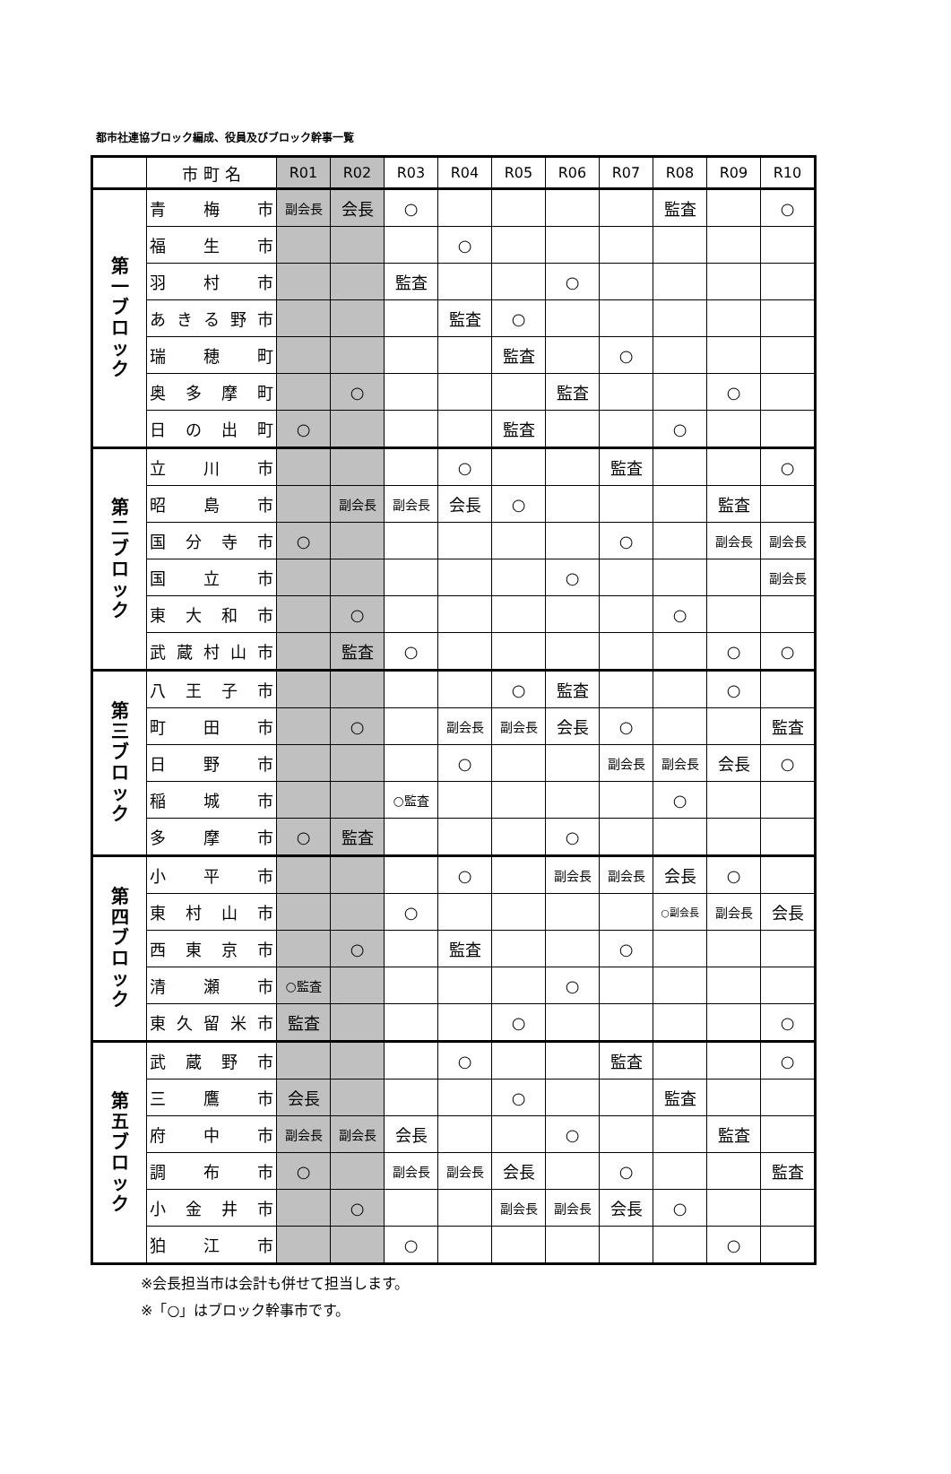都市社連協ブロック編成、役員及びブロック幹事一覧
| | 市 町 名 | R01 | R02 | R03 | R04 | R05 | R06 | R07 | R08 | R09 | R10 |
| --- | --- | --- | --- | --- | --- | --- | --- | --- | --- | --- | --- |
| 第 一 ブ ロ ッ ク | 青 梅 市 | 副会長 | 会長 | ○ | | | | | 監査 | | ○ |
| | 福 生 市 | | | | ○ | | | | | | |
| | 羽 村 市 | | | 監査 | | | ○ | | | | |
| | あきる野市 | | | | 監査 | ○ | | | | | |
| | 瑞 穂 町 | | | | | 監査 | | ○ | | | |
| | 奥多摩町 | | ○ | | | | 監査 | | | ○ | |
| | 日の出町 | ○ | | | | 監査 | | | ○ | | |
| 第 二 ブ ロ ッ ク | 立 川 市 | | | | ○ | | | 監査 | | | ○ |
| | 昭 島 市 | | 副会長 | 副会長 | 会長 | ○ | | | | 監査 | |
| | 国分寺市 | ○ | | | | | | ○ | | 副会長 | 副会長 |
| | 国 立 市 | | | | | | ○ | | | | 副会長 |
| | 東大和市 | | ○ | | | | | | ○ | | |
| | 武蔵村山市 | | 監査 | ○ | | | | | | ○ | ○ |
| 第 三 ブ ロ ッ ク | 八王子市 | | | | | ○ | 監査 | | | ○ | |
| | 町 田 市 | | ○ | | 副会長 | 副会長 | 会長 | ○ | | | 監査 |
| | 日 野 市 | | | | ○ | | | 副会長 | 副会長 | 会長 | ○ |
| | 稲 城 市 | | | ○監査 | | | | | ○ | | |
| | 多 摩 市 | ○ | 監査 | | | | ○ | | | | |
| 第 四 ブ ロ ッ ク | 小 平 市 | | | | ○ | | 副会長 | 副会長 | 会長 | ○ | |
| | 東村山市 | | | ○ | | | | | ○副会長 | 副会長 | 会長 |
| | 西東京市 | | ○ | | 監査 | | | ○ | | | |
| | 清 瀬 市 | ○監査 | | | | | ○ | | | | |
| | 東久留米市 | 監査 | | | | ○ | | | | | ○ |
| 第 五 ブ ロ ッ ク | 武蔵野市 | | | | ○ | | | 監査 | | | ○ |
| | 三 鷹 市 | 会長 | | | | ○ | | | 監査 | | |
| | 府 中 市 | 副会長 | 副会長 | 会長 | | | ○ | | | 監査 | |
| | 調 布 市 | ○ | | 副会長 | 副会長 | 会長 | | ○ | | | 監査 |
| | 小金井市 | | ○ | | | 副会長 | 副会長 | 会長 | ○ | | |
| | 狛 江 市 | | | ○ | | | | | | ○ | |
※会長担当市は会計も併せて担当します。
※「○」はブロック幹事市です。